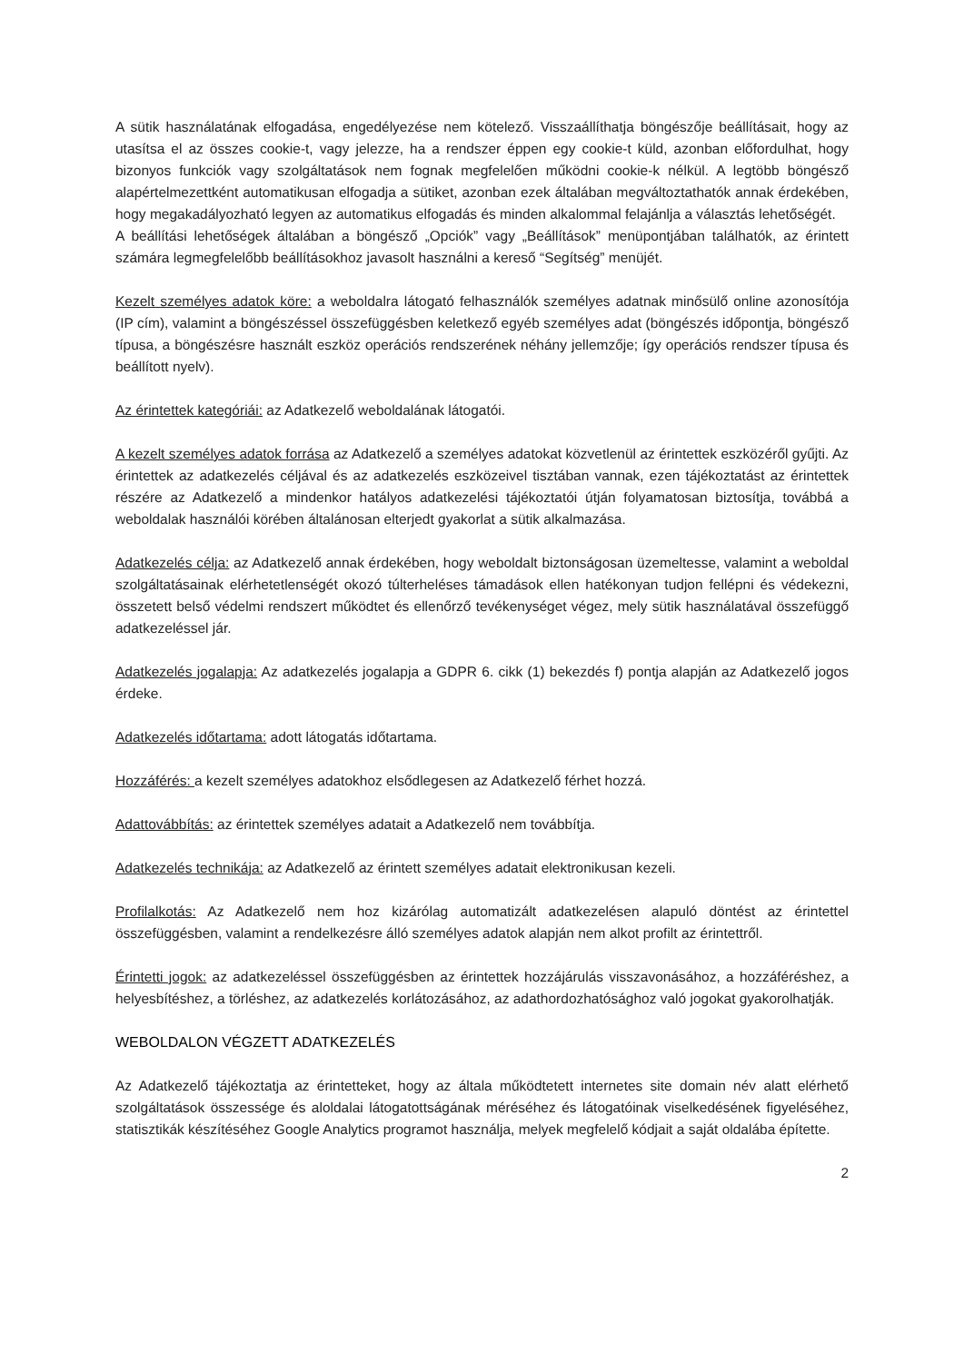A sütik használatának elfogadása, engedélyezése nem kötelező. Visszaállíthatja böngészője beállításait, hogy az utasítsa el az összes cookie-t, vagy jelezze, ha a rendszer éppen egy cookie-t küld, azonban előfordulhat, hogy bizonyos funkciók vagy szolgáltatások nem fognak megfelelően működni cookie-k nélkül. A legtöbb böngésző alapértelmezettként automatikusan elfogadja a sütiket, azonban ezek általában megváltoztathatók annak érdekében, hogy megakadályozható legyen az automatikus elfogadás és minden alkalommal felajánlja a választás lehetőségét.
A beállítási lehetőségek általában a böngésző „Opciók” vagy „Beállítások” menüpontjában találhatók, az érintett számára legmegfelelőbb beállításokhoz javasolt használni a kereső “Segítség” menüjét.
Kezelt személyes adatok köre: a weboldalra látogató felhasználók személyes adatnak minősülő online azonosítója (IP cím), valamint a böngészéssel összefüggésben keletkező egyéb személyes adat (böngészés időpontja, böngésző típusa, a böngészésre használt eszköz operációs rendszerének néhány jellemzője; így operációs rendszer típusa és beállított nyelv).
Az érintettek kategóriái: az Adatkezelő weboldalának látogatói.
A kezelt személyes adatok forrása az Adatkezelő a személyes adatokat közvetlenül az érintettek eszközéről gyűjti. Az érintettek az adatkezelés céljával és az adatkezelés eszközeivel tisztában vannak, ezen tájékoztatást az érintettek részére az Adatkezelő a mindenkor hatályos adatkezelési tájékoztatói útján folyamatosan biztosítja, továbbá a weboldalak használói körében általánosan elterjedt gyakorlat a sütik alkalmazása.
Adatkezelés célja: az Adatkezelő annak érdekében, hogy weboldalt biztonságosan üzemeltesse, valamint a weboldal szolgáltatásainak elérhetetlenségét okozó túlterheléses támadások ellen hatékonyan tudjon fellépni és védekezni, összetett belső védelmi rendszert működtet és ellenőrző tevékenységet végez, mely sütik használatával összefüggő adatkezeléssel jár.
Adatkezelés jogalapja: Az adatkezelés jogalapja a GDPR 6. cikk (1) bekezdés f) pontja alapján az Adatkezelő jogos érdeke.
Adatkezelés időtartama: adott látogatás időtartama.
Hozzáférés: a kezelt személyes adatokhoz elsődlegesen az Adatkezelő férhet hozzá.
Adattovábbítás: az érintettek személyes adatait a Adatkezelő nem továbbítja.
Adatkezelés technikája: az Adatkezelő az érintett személyes adatait elektronikusan kezeli.
Profilalkotás: Az Adatkezelő nem hoz kizárólag automatizált adatkezelésen alapuló döntést az érintettel összefüggésben, valamint a rendelkezésre álló személyes adatok alapján nem alkot profilt az érintettről.
Érintetti jogok: az adatkezeléssel összefüggésben az érintettek hozzájárulás visszavonásához, a hozzáféréshez, a helyesbítéshez, a törléshez, az adatkezelés korlátozásához, az adathordozhatósághoz való jogokat gyakorolhatják.
WEBOLDALON VÉGZETT ADATKEZELÉS
Az Adatkezelő tájékoztatja az érintetteket, hogy az általa működtetett internetes site domain név alatt elérhető szolgáltatások összessége és aloldalai látogatottságának méréséhez és látogatóinak viselkedésének figyeléséhez, statisztikák készítéséhez Google Analytics programot használja, melyek megfelelő kódjait a saját oldalába építette.
2